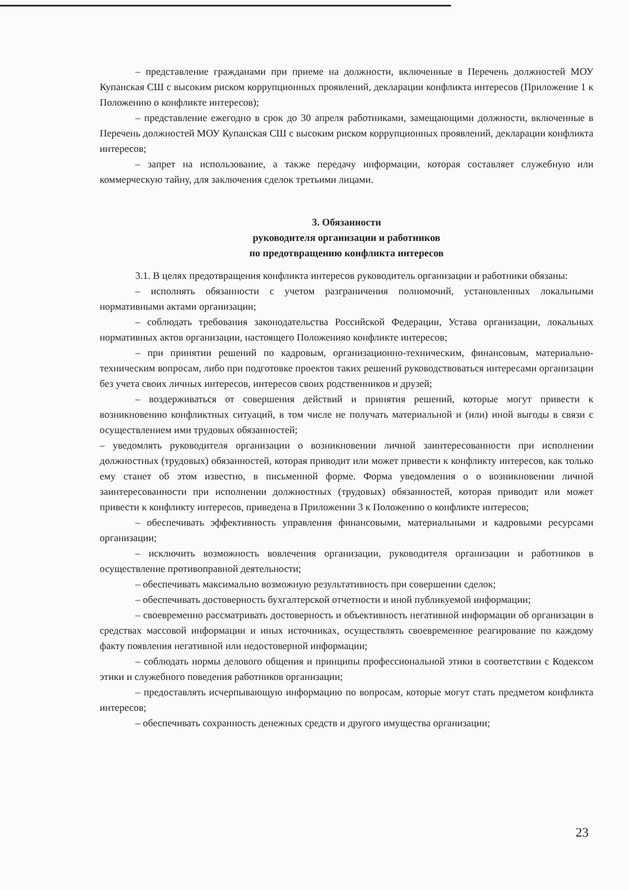– представление гражданами при приеме на должности, включенные в Перечень должностей МОУ Купанская СШ с высоким риском коррупционных проявлений, декларации конфликта интересов (Приложение 1 к Положению о конфликте интересов);
– представление ежегодно в срок до 30 апреля работниками, замещающими должности, включенные в Перечень должностей МОУ Купанская СШ с высоким риском коррупционных проявлений, декларации конфликта интересов;
– запрет на использование, а также передачу информации, которая составляет служебную или коммерческую тайну, для заключения сделок третьими лицами.
3. Обязанности
руководителя организации и работников
по предотвращению конфликта интересов
3.1. В целях предотвращения конфликта интересов руководитель организации и работники обязаны:
– исполнять обязанности с учетом разграничения полномочий, установленных локальными нормативными актами организации;
– соблюдать требования законодательства Российской Федерации, Устава организации, локальных нормативных актов организации, настоящего Положенияо конфликте интересов;
– при принятии решений по кадровым, организационно-техническим, финансовым, материально-техническим вопросам, либо при подготовке проектов таких решений руководствоваться интересами организации без учета своих личных интересов, интересов своих родственников и друзей;
– воздерживаться от совершения действий и принятия решений, которые могут привести к возникновению конфликтных ситуаций, в том числе не получать материальной и (или) иной выгоды в связи с осуществлением ими трудовых обязанностей;
– уведомлять руководителя организации о возникновении личной заинтересованности при исполнении должностных (трудовых) обязанностей, которая приводит или может привести к конфликту интересов, как только ему станет об этом известно, в письменной форме. Форма уведомления о о возникновении личной заинтересованности при исполнении должностных (трудовых) обязанностей, которая приводит или может привести к конфликту интересов, приведена в Приложении 3 к Положению о конфликте интересов;
– обеспечивать эффективность управления финансовыми, материальными и кадровыми ресурсами организации;
– исключить возможность вовлечения организации, руководителя организации и работников в осуществление противоправной деятельности;
– обеспечивать максимально возможную результативность при совершении сделок;
– обеспечивать достоверность бухгалтерской отчетности и иной публикуемой информации;
– своевременно рассматривать достоверность и объективность негативной информации об организации в средствах массовой информации и иных источниках, осуществлять своевременное реагирование по каждому факту появления негативной или недостоверной информации;
– соблюдать нормы делового общения и принципы профессиональной этики в соответствии с Кодексом этики и служебного поведения работников организации;
– предоставлять исчерпывающую информацию по вопросам, которые могут стать предметом конфликта интересов;
– обеспечивать сохранность денежных средств и другого имущества организации;
23